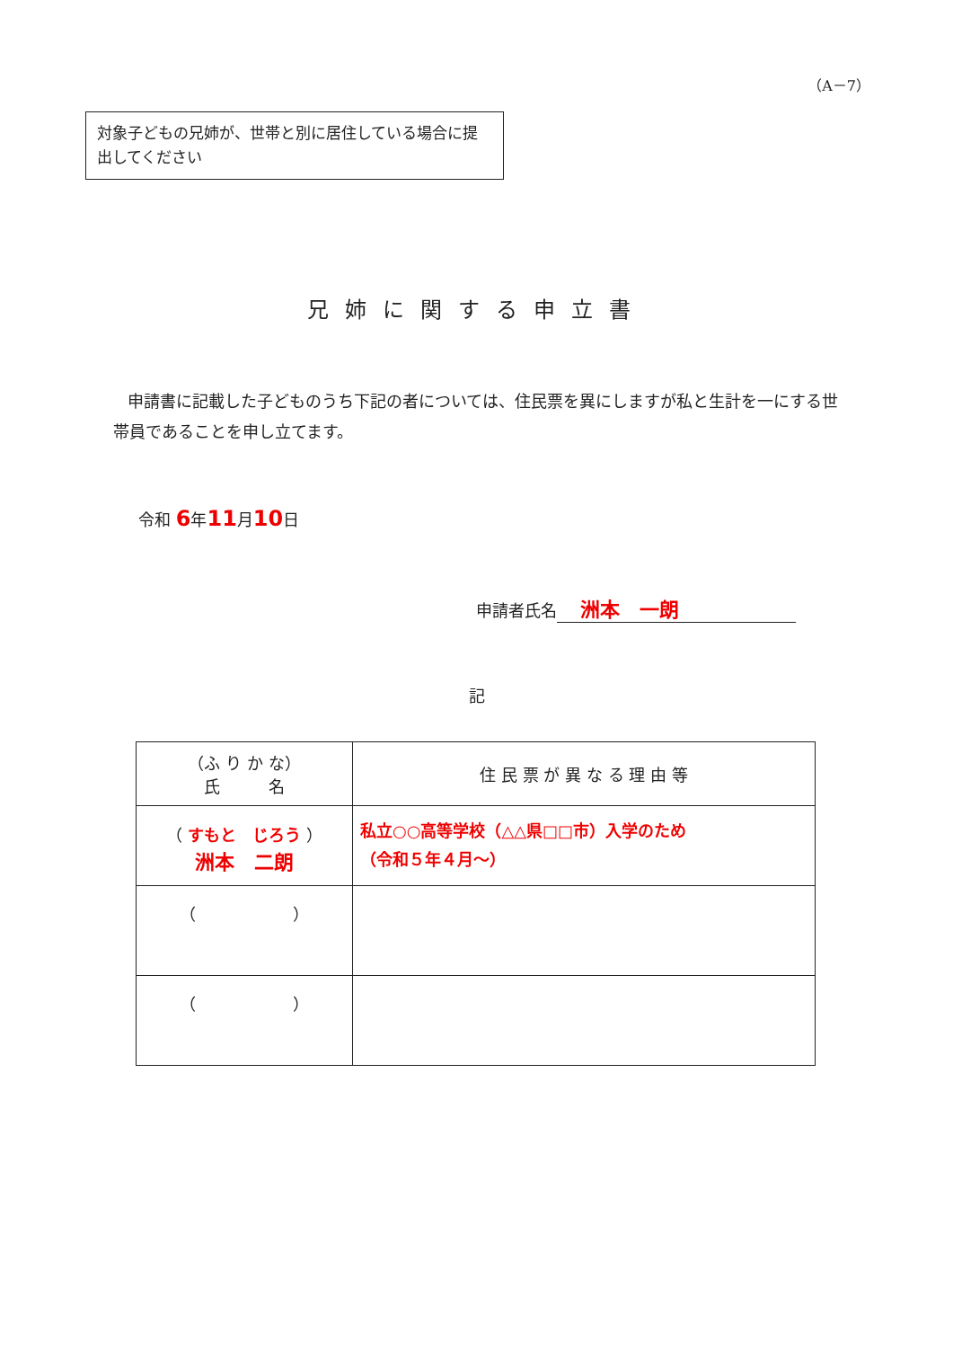（A－7）
対象子どもの兄姉が、世帯と別に居住している場合に提出してください
兄姉に関する申立書
申請書に記載した子どものうち下記の者については、住民票を異にしますが私と生計を一にする世帯員であることを申し立てます。
令和 6年11月10日
申請者氏名 洲本　一朗
記
| （ふ り か な） 氏 名 | 住 民 票 が 異 な る 理 由 等 |
| --- | --- |
| （ すもと じろう ） 洲本 二朗 | 私立○○高等学校（△△県□□市）入学のため （令和５年４月～） |
| （ ） | |
| （ ） | |